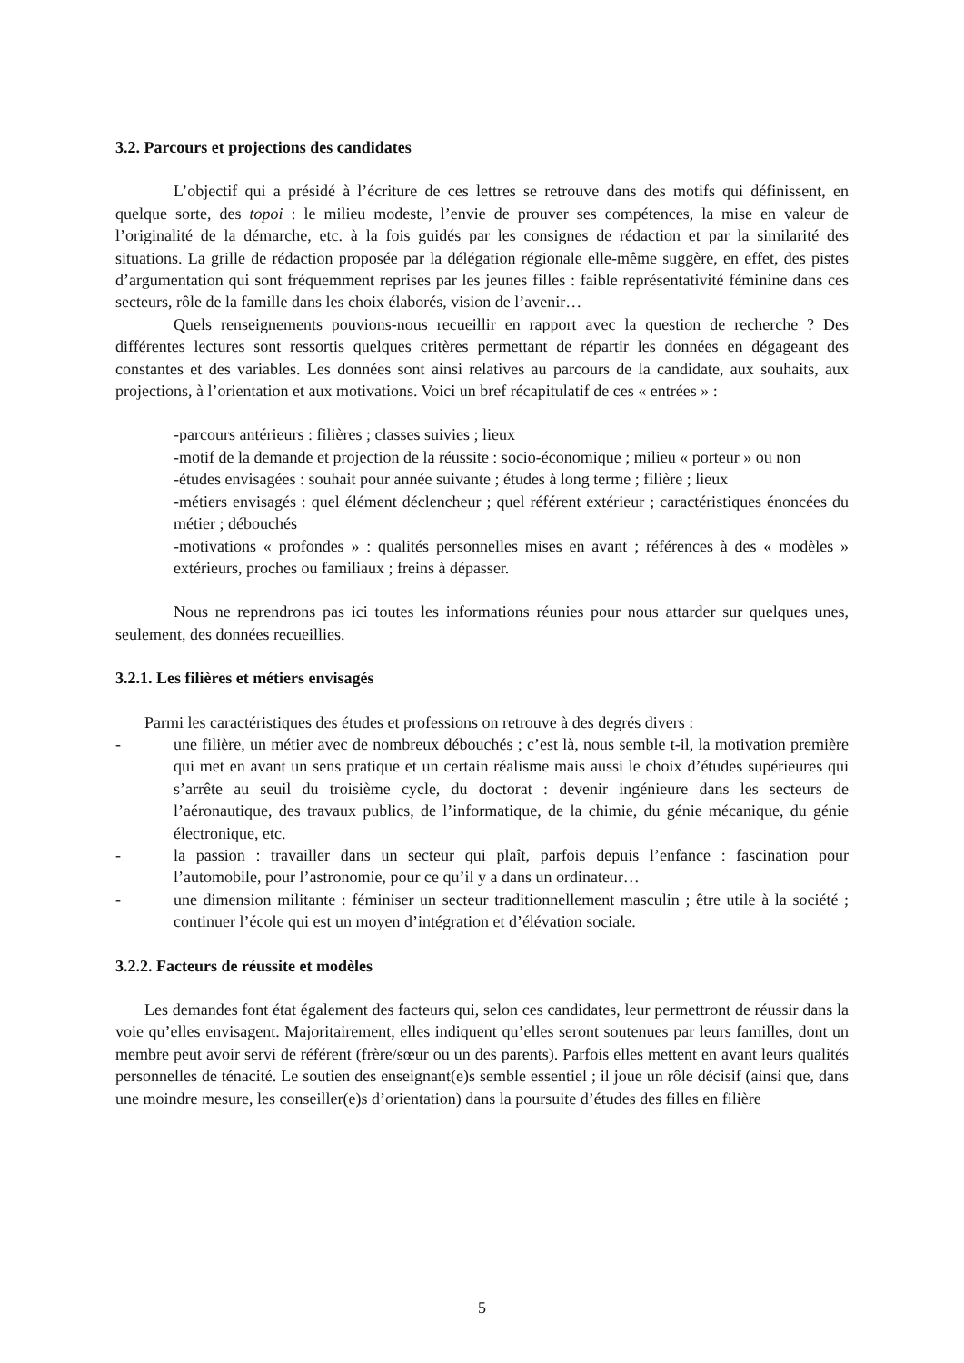3.2. Parcours et projections des candidates
L’objectif qui a présidé à l’écriture de ces lettres se retrouve dans des motifs qui définissent, en quelque sorte, des topoi : le milieu modeste, l’envie de prouver ses compétences, la mise en valeur de l’originalité de la démarche, etc. à la fois guidés par les consignes de rédaction et par la similarité des situations. La grille de rédaction proposée par la délégation régionale elle-même suggère, en effet, des pistes d’argumentation qui sont fréquemment reprises par les jeunes filles : faible représentativité féminine dans ces secteurs, rôle de la famille dans les choix élaborés, vision de l’avenir…
Quels renseignements pouvions-nous recueillir en rapport avec la question de recherche ? Des différentes lectures sont ressortis quelques critères permettant de répartir les données en dégageant des constantes et des variables. Les données sont ainsi relatives au parcours de la candidate, aux souhaits, aux projections, à l’orientation et aux motivations. Voici un bref récapitulatif de ces « entrées » :
-parcours antérieurs : filières ; classes suivies ; lieux
-motif de la demande et projection de la réussite : socio-économique ; milieu « porteur » ou non
-études envisagées : souhait pour année suivante ; études à long terme ; filière ; lieux
-métiers envisagés : quel élément déclencheur ; quel référent extérieur ; caractéristiques énoncées du métier ; débouchés
-motivations « profondes » : qualités personnelles mises en avant ; références à des « modèles » extérieurs, proches ou familiaux ; freins à dépasser.
Nous ne reprendrons pas ici toutes les informations réunies pour nous attarder sur quelques unes, seulement, des données recueillies.
3.2.1. Les filières et métiers envisagés
Parmi les caractéristiques des études et professions on retrouve à des degrés divers :
- une filière, un métier avec de nombreux débouchés ; c’est là, nous semble t-il, la motivation première qui met en avant un sens pratique et un certain réalisme mais aussi le choix d’études supérieures qui s’arrête au seuil du troisième cycle, du doctorat : devenir ingénieure dans les secteurs de l’aéronautique, des travaux publics, de l’informatique, de la chimie, du génie mécanique, du génie électronique, etc.
- la passion : travailler dans un secteur qui plaît, parfois depuis l’enfance : fascination pour l’automobile, pour l’astronomie, pour ce qu’il y a dans un ordinateur…
- une dimension militante : féminiser un secteur traditionnellement masculin ; être utile à la société ; continuer l’école qui est un moyen d’intégration et d’élévation sociale.
3.2.2. Facteurs de réussite et modèles
Les demandes font état également des facteurs qui, selon ces candidates, leur permettront de réussir dans la voie qu’elles envisagent. Majoritairement, elles indiquent qu’elles seront soutenues par leurs familles, dont un membre peut avoir servi de référent (frère/sœur ou un des parents). Parfois elles mettent en avant leurs qualités personnelles de ténacité. Le soutien des enseignant(e)s semble essentiel ; il joue un rôle décisif (ainsi que, dans une moindre mesure, les conseiller(e)s d’orientation) dans la poursuite d’études des filles en filière
5